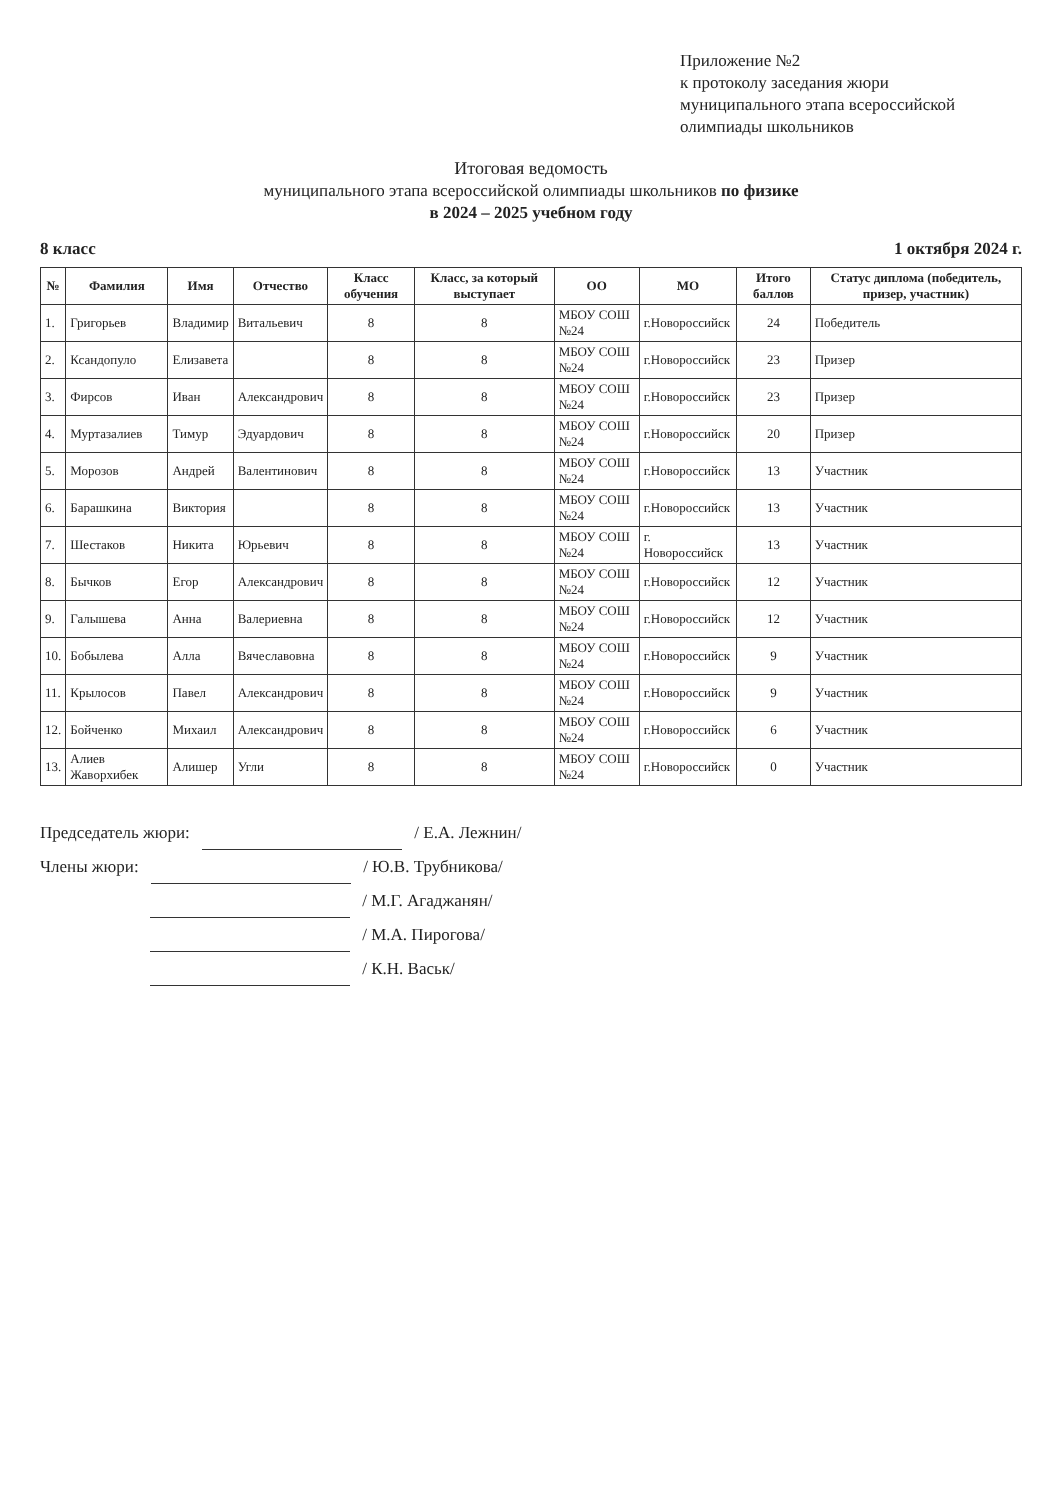Приложение №2
к протоколу заседания жюри
муниципального этапа всероссийской
олимпиады школьников
Итоговая ведомость
муниципального этапа всероссийской олимпиады школьников по физике
в 2024 – 2025 учебном году
8 класс 1 октября 2024 г.
| № | Фамилия | Имя | Отчество | Класс обучения | Класс, за который выступает | ОО | МО | Итого баллов | Статус диплома (победитель, призер, участник) |
| --- | --- | --- | --- | --- | --- | --- | --- | --- | --- |
| 1. | Григорьев | Владимир | Витальевич | 8 | 8 | МБОУ СОШ №24 | г.Новороссийск | 24 | Победитель |
| 2. | Ксандопуло | Елизавета | | 8 | 8 | МБОУ СОШ №24 | г.Новороссийск | 23 | Призер |
| 3. | Фирсов | Иван | Александрович | 8 | 8 | МБОУ СОШ №24 | г.Новороссийск | 23 | Призер |
| 4. | Муртазалиев | Тимур | Эдуардович | 8 | 8 | МБОУ СОШ №24 | г.Новороссийск | 20 | Призер |
| 5. | Морозов | Андрей | Валентинович | 8 | 8 | МБОУ СОШ №24 | г.Новороссийск | 13 | Участник |
| 6. | Барашкина | Виктория | | 8 | 8 | МБОУ СОШ №24 | г.Новороссийск | 13 | Участник |
| 7. | Шестаков | Никита | Юрьевич | 8 | 8 | МБОУ СОШ №24 | г. Новороссийск | 13 | Участник |
| 8. | Бычков | Егор | Александрович | 8 | 8 | МБОУ СОШ №24 | г.Новороссийск | 12 | Участник |
| 9. | Галышева | Анна | Валериевна | 8 | 8 | МБОУ СОШ №24 | г.Новороссийск | 12 | Участник |
| 10. | Бобылева | Алла | Вячеславовна | 8 | 8 | МБОУ СОШ №24 | г.Новороссийск | 9 | Участник |
| 11. | Крылосов | Павел | Александрович | 8 | 8 | МБОУ СОШ №24 | г.Новороссийск | 9 | Участник |
| 12. | Бойченко | Михаил | Александрович | 8 | 8 | МБОУ СОШ №24 | г.Новороссийск | 6 | Участник |
| 13. | Алиев Жаворхибек | Алишер | Угли | 8 | 8 | МБОУ СОШ №24 | г.Новороссийск | 0 | Участник |
Председатель жюри: / Е.А. Лежнин/
Члены жюри: / Ю.В. Трубникова/
/ М.Г. Агаджанян/
/ М.А. Пирогова/
/ К.Н. Васьк/